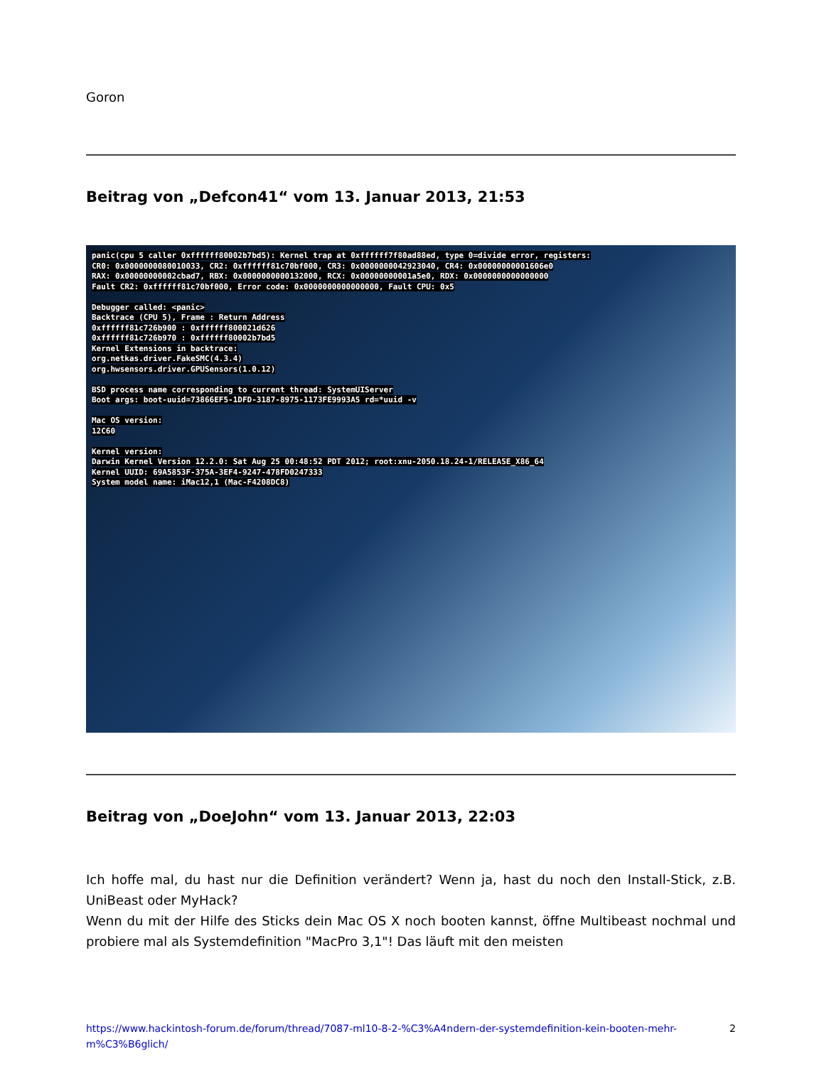Goron
Beitrag von „Defcon41“ vom 13. Januar 2013, 21:53
panic(cpu 5 caller 0xffffff80002b7bd5): Kernel trap at 0xffffff7f80ad88ed, type 0=divide error, registers:
CR0: 0x0000000080010033, CR2: 0xffffff81c70bf000, CR3: 0x0000000042923040, CR4: 0x00000000001606e0
RAX: 0x00000000002cbad7, RBX: 0x0000000000132000, RCX: 0x00000000001a5e0, RDX: 0x0000000000000000
Fault CR2: 0xffffff81c70bf000, Error code: 0x0000000000000000, Fault CPU: 0x5
Debugger called: <panic>
Backtrace (CPU 5), Frame : Return Address
0xffffff81c726b900 : 0xffffff800021d626
0xffffff81c726b970 : 0xffffff80002b7bd5
Kernel Extensions in backtrace:
org.netkas.driver.FakeSMC(4.3.4)
org.hwsensors.driver.GPUSensors(1.0.12)
BSD process name corresponding to current thread: SystemUIServer
Boot args: boot-uuid=73866EF5-1DFD-3187-8975-1173FE9993A5 rd=*uuid -v
Mac OS version:
12C60
Kernel version:
Darwin Kernel Version 12.2.0: Sat Aug 25 00:48:52 PDT 2012; root:xnu-2050.18.24-1/RELEASE_X86_64
Kernel UUID: 69A5853F-375A-3EF4-9247-478FD0247333
System model name: iMac12,1 (Mac-F4208DC8)
Beitrag von „DoeJohn“ vom 13. Januar 2013, 22:03
Ich hoffe mal, du hast nur die Definition verändert? Wenn ja, hast du noch den Install-Stick, z.B. UniBeast oder MyHack?
Wenn du mit der Hilfe des Sticks dein Mac OS X noch booten kannst, öffne Multibeast nochmal und probiere mal als Systemdefinition "MacPro 3,1"! Das läuft mit den meisten
https://www.hackintosh-forum.de/forum/thread/7087-ml10-8-2-%C3%A4ndern-der-systemdefinition-kein-booten-mehr-m%C3%B6glich/ 2